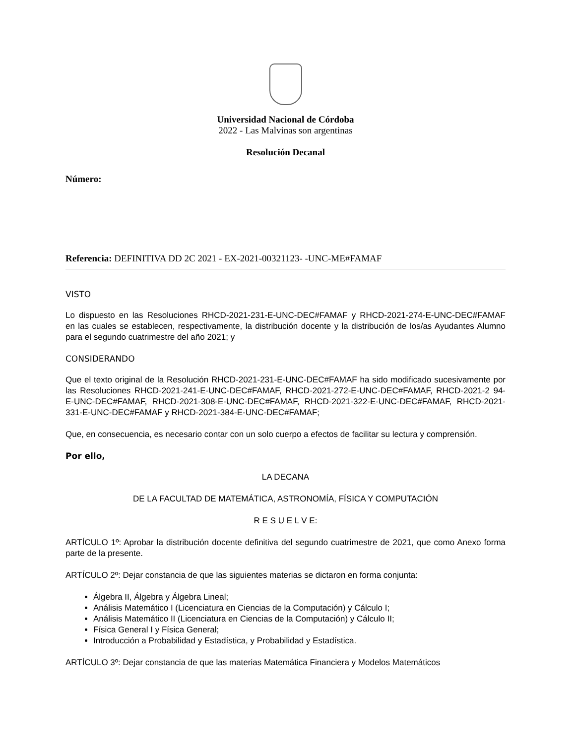Universidad Nacional de Córdoba
2022 - Las Malvinas son argentinas
Resolución Decanal
Número:
Referencia: DEFINITIVA DD 2C 2021 - EX-2021-00321123- -UNC-ME#FAMAF
VISTO
Lo dispuesto en las Resoluciones RHCD-2021-231-E-UNC-DEC#FAMAF y RHCD-2021-274-E-UNC-DEC#FAMAF en las cuales se establecen, respectivamente, la distribución docente y la distribución de los/as Ayudantes Alumno para el segundo cuatrimestre del año 2021; y
CONSIDERANDO
Que el texto original de la Resolución RHCD-2021-231-E-UNC-DEC#FAMAF ha sido modificado sucesivamente por las Resoluciones RHCD-2021-241-E-UNC-DEC#FAMAF, RHCD-2021-272-E-UNC-DEC#FAMAF, RHCD-2021-2 94-E-UNC-DEC#FAMAF, RHCD-2021-308-E-UNC-DEC#FAMAF, RHCD-2021-322-E-UNC-DEC#FAMAF, RHCD-2021-331-E-UNC-DEC#FAMAF y RHCD-2021-384-E-UNC-DEC#FAMAF;
Que, en consecuencia, es necesario contar con un solo cuerpo a efectos de facilitar su lectura y comprensión.
Por ello,
LA DECANA
DE LA FACULTAD DE MATEMÁTICA, ASTRONOMÍA, FÍSICA Y COMPUTACIÓN
R E S U E L V E:
ARTÍCULO 1º: Aprobar la distribución docente definitiva del segundo cuatrimestre de 2021, que como Anexo forma parte de la presente.
ARTÍCULO 2º: Dejar constancia de que las siguientes materias se dictaron en forma conjunta:
Álgebra II, Álgebra y Álgebra Lineal;
Análisis Matemático I (Licenciatura en Ciencias de la Computación) y Cálculo I;
Análisis Matemático II (Licenciatura en Ciencias de la Computación) y Cálculo II;
Física General I y Física General;
Introducción a Probabilidad y Estadística, y Probabilidad y Estadística.
ARTÍCULO 3º: Dejar constancia de que las materias Matemática Financiera y Modelos Matemáticos